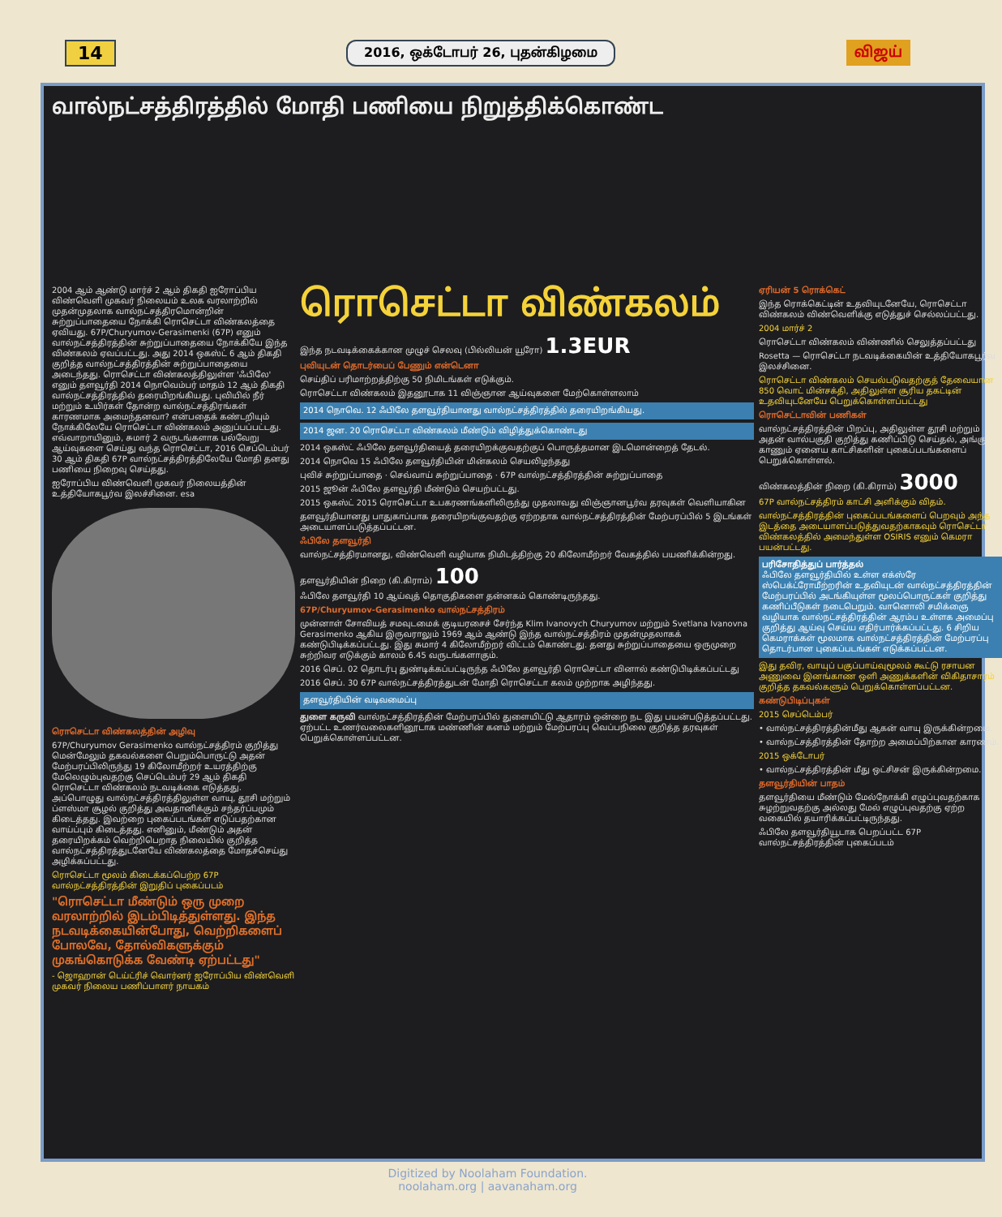14 2016, ஒக்டோபர் 26, புதன்கிழமை விஜய்
வால்நட்சத்திரத்தில் மோதி பணியை நிறுத்திக்கொண்ட
2004 ஆம் ஆண்டு மார்ச் 2 ஆம் திகதி ஐரோப்பிய விண்வெளி முகவர் நிலையம் உலக வரலாற்றில் முதன்முதலாக வால்நட்சத்திரமொன்றின் சுற்றுப்பாதையை நோக்கி ரொசெட்டா விண்கலத்தை ஏவியது. 67P/Churyumov-Gerasimenki (67P) எனும் வால்நட்சத்திரத்தின் சுற்றுப்பாதையை நோக்கியே இந்த விண்கலம் ஏவப்பட்டது. அது 2014 ஒகஸ்ட் 6 ஆம் திகதி குறித்த வால்நட்சத்திரத்தின் சுற்றுப்பாதையை அடைந்தது. ரொசெட்டா விண்கலத்திலுள்ள 'ஃபிலே' எனும் தளவூர்தி 2014 நொவெம்பர் மாதம் 12 ஆம் திகதி வால்நட்சத்திரத்தில் தரையிறங்கியது. புவியில் நீர் மற்றும் உயிர்கள் தோன்ற வால்நட்சத்திரங்கள் காரணமாக அமைந்தனவா? என்பதைக் கண்டறியும் நோக்கிலேயே ரொசெட்டா விண்கலம் அனுப்பப்பட்டது. எவ்வாறாயினும், சுமார் 2 வருடங்களாக பல்வேறு ஆய்வுகளை செய்து வந்த ரொசெட்டா, 2016 செப்டெம்பர் 30 ஆம் திகதி 67P வால்நட்சத்திரத்திலேயே மோதி தனது பணியை நிறைவு செய்தது.
ஐரோப்பிய விண்வெளி முகவர் நிலையத்தின் உத்தியோகபூர்வ இலச்சினை. esa
ரொசெட்டா விண்கலத்தின் அழிவு
67P/Churyumov Gerasimenko வால்நட்சத்திரம் குறித்து மென்மேலும் தகவல்களை பெறும்பொருட்டு அதன் மேற்பரப்பிலிருந்து 19 கிலோமீற்றர் உயரத்திற்கு மேலெழும்புவதற்கு செப்டெம்பர் 29 ஆம் திகதி ரொசெட்டா விண்கலம் நடவடிக்கை எடுத்தது. அப்பொழுது வால்நட்சத்திரத்திலுள்ள வாயு, தூசி மற்றும் ப்ளஸ்மா சூழல் குறித்து அவதானிக்கும் சந்தர்ப்பமும் கிடைத்தது. இவற்றை புகைப்படங்கள் எடுப்பதற்கான வாய்ப்பும் கிடைத்தது. எனினும், மீண்டும் அதன் தரையிறக்கம் வெற்றிபெறாத நிலையில் குறித்த வால்நட்சத்திரத்துடனேயே விண்கலத்தை மோதச்செய்து அழிக்கப்பட்டது.
ரொசெட்டா மூலம் கிடைக்கப்பெற்ற 67P வால்நட்சத்திரத்தின் இறுதிப் புகைப்படம்
"ரொசெட்டா மீண்டும் ஒரு முறை வரலாற்றில் இடம்பிடித்துள்ளது. இந்த நடவடிக்கையின்போது, வெற்றிகளைப் போலவே, தோல்விகளுக்கும் முகங்கொடுக்க வேண்டி ஏற்பட்டது"
- ஜொஹான் டெய்ட்ரிச் வொர்னர் ஐரோப்பிய விண்வெளி முகவர் நிலைய பணிப்பாளர் நாயகம்
ரொசெட்டா விண்கலம்
இந்த நடவடிக்கைக்கான முழுச் செலவு (பில்லியன் யூரோ) 1.3EUR
புவியுடன் தொடர்பைப் பேணும் என்டெனா
செய்திப் பரிமாற்றத்திற்கு 50 நிமிடங்கள் எடுக்கும்.
ரொசெட்டா விண்கலம் இதனூடாக 11 விஞ்ஞான ஆய்வுகளை மேற்கொள்ளலாம்
2014 நொவெ. 12 ஃபிலே தளவூர்தியானது வால்நட்சத்திரத்தில் தரையிறங்கியது.
2014 ஜன. 20 ரொசெட்டா விண்கலம் மீண்டும் விழித்துக்கொண்டது
2014 ஒகஸ்ட் ஃபிலே தளவூர்தியைத் தரையிறக்குவதற்குப் பொருத்தமான இடமொன்றைத் தேடல்.
2014 நொவெ 15 ஃபிலே தளவூர்தியின் மின்கலம் செயலிழந்தது
புவிச் சுற்றுப்பாதை · செவ்வாய் சுற்றுப்பாதை · 67P வால்நட்சத்திரத்தின் சுற்றுப்பாதை
2015 ஜூன் ஃபிலே தளவூர்தி மீண்டும் செயற்பட்டது.
2015 ஒகஸ்ட் 2015 ரொசெட்டா உபகரணங்களிலிருந்து முதலாவது விஞ்ஞானபூர்வ தரவுகள் வெளியாகின
தளவூர்தியானது பாதுகாப்பாக தரையிறங்குவதற்கு ஏற்றதாக வால்நட்சத்திரத்தின் மேற்பரப்பில் 5 இடங்கள் அடையாளப்படுத்தப்பட்டன.
ஃபிலே தளவூர்தி
வால்நட்சத்திரமானது, விண்வெளி வழியாக நிமிடத்திற்கு 20 கிலோமீற்றர் வேகத்தில் பயணிக்கின்றது.
தளவூர்தியின் நிறை (கி.கிராம்) 100
ஃபிலே தளவூர்தி 10 ஆய்வுத் தொகுதிகளை தன்னகம் கொண்டிருந்தது.
67P/Churyumov-Gerasimenko வால்நட்சத்திரம்
முன்னாள் சோவியத் சமவுடமைக் குடியரசைச் சேர்ந்த Klim Ivanovych Churyumov மற்றும் Svetlana Ivanovna Gerasimenko ஆகிய இருவராலும் 1969 ஆம் ஆண்டு இந்த வால்நட்சத்திரம் முதன்முதலாகக் கண்டுபிடிக்கப்பட்டது. இது சுமார் 4 கிலோமீற்றர் விட்டம் கொண்டது. தனது சுற்றுப்பாதையை ஒருமுறை சுற்றிவர எடுக்கும் காலம் 6.45 வருடங்களாகும்.
2016 செப். 02 தொடர்பு துண்டிக்கப்பட்டிருந்த ஃபிலே தளவூர்தி ரொசெட்டா வினால் கண்டுபிடிக்கப்பட்டது
2016 செப். 30 67P வால்நட்சத்திரத்துடன் மோதி ரொசெட்டா கலம் முற்றாக அழிந்தது.
தளவூர்தியின் வடிவமைப்பு
துளை கருவி வால்நட்சத்திரத்தின் மேற்பரப்பில் துளையிட்டு ஆதாரம் ஒன்றை நட இது பயன்படுத்தப்பட்டது. ஏற்பட்ட உணர்வலைகளினூடாக மண்ணின் கனம் மற்றும் மேற்பரப்பு வெப்பநிலை குறித்த தரவுகள் பெறுக்கொள்ளப்பட்டன.
ஏரியன் 5 ரொக்கெட்
இந்த ரொக்கெட்டின் உதவியுடனேயே, ரொசெட்டா விண்கலம் விண்வெளிக்கு எடுத்துச் செல்லப்பட்டது.
2004 மார்ச் 2
ரொசெட்டா விண்கலம் விண்ணில் செலுத்தப்பட்டது
Rosetta — ரொசெட்டா நடவடிக்கையின் உத்தியோகபூர்வ இலச்சினை.
ரொசெட்டா விண்கலம் செயல்படுவதற்குத் தேவையான 850 வொட் மின்சக்தி, அதிலுள்ள சூரிய தகட்டின் உதவியுடனேயே பெறுக்கொள்ளப்பட்டது
ரொசெட்டாவின் பணிகள்
வால்நட்சத்திரத்தின் பிறப்பு, அதிலுள்ள தூசி மற்றும் அதன் வால்பகுதி குறித்து கணிப்பிடு செய்தல், அங்கு காணும் ஏனைய காட்சிகளின் புகைப்படங்களைப் பெறுக்கொள்ளல்.
விண்கலத்தின் நிறை (கி.கிராம்) 3000
67P வால்நட்சத்திரம் காட்சி அளிக்கும் விதம்.
வால்நட்சத்திரத்தின் புகைப்படங்களைப் பெறவும் அந்த இடத்தை அடையாளப்படுத்துவதற்காகவும் ரொசெட்டா விண்கலத்தில் அமைந்துள்ள OSIRIS எனும் கெமரா பயன்பட்டது.
பரிசோதித்துப் பார்த்தல்
ஃபிலே தளவூர்தியில் உள்ள எக்ஸ்ரே ஸ்பெக்ட்ரோமீற்றரின் உதவியுடன் வால்நட்சத்திரத்தின் மேற்பரப்பில் அடங்கியுள்ள மூலப்பொருட்கள் குறித்து கணிப்பீடுகள் நடைபெறும். வானொலி சமிக்ஞை வழியாக வால்நட்சத்திரத்தின் ஆரம்ப உள்ளக அமைப்பு குறித்து ஆய்வு செய்ய எதிர்பார்க்கப்பட்டது. 6 சிறிய கெமராக்கள் மூலமாக வால்நட்சத்திரத்தின் மேற்பரப்பு தொடர்பான புகைப்படங்கள் எடுக்கப்பட்டன.
இது தவிர, வாயுப் பகுப்பாய்வுமூலம் கூட்டு ரசாயன அணுவை இனங்காண ஒளி அணுக்களின் விகிதாசாரம் குறித்த தகவல்களும் பெறுக்கொள்ளப்பட்டன.
கண்டுபிடிப்புகள்
2015 செப்டெம்பர்
• வால்நட்சத்திரத்தின்மீது ஆகன் வாயு இருக்கின்றமை.
• வால்நட்சத்திரத்தின் தோற்ற அமைப்பிற்கான காரணம்.
2015 ஒக்டோபர்
• வால்நட்சத்திரத்தின் மீது ஒட்சிசன் இருக்கின்றமை.
தளவூர்தியின் பாதம்
தளவூர்தியை மீண்டும் மேல்நோக்கி எழுப்புவதற்காக சுழற்றுவதற்கு அல்லது மேல் எழுப்புவதற்கு ஏற்ற வகையில் தயாரிக்கப்பட்டிருந்தது.
ஃபிலே தளவூர்தியூடாக பெறப்பட்ட 67P வால்நட்சத்திரத்தின் புகைப்படம்
Digitized by Noolaham Foundation.
noolaham.org | aavanaham.org